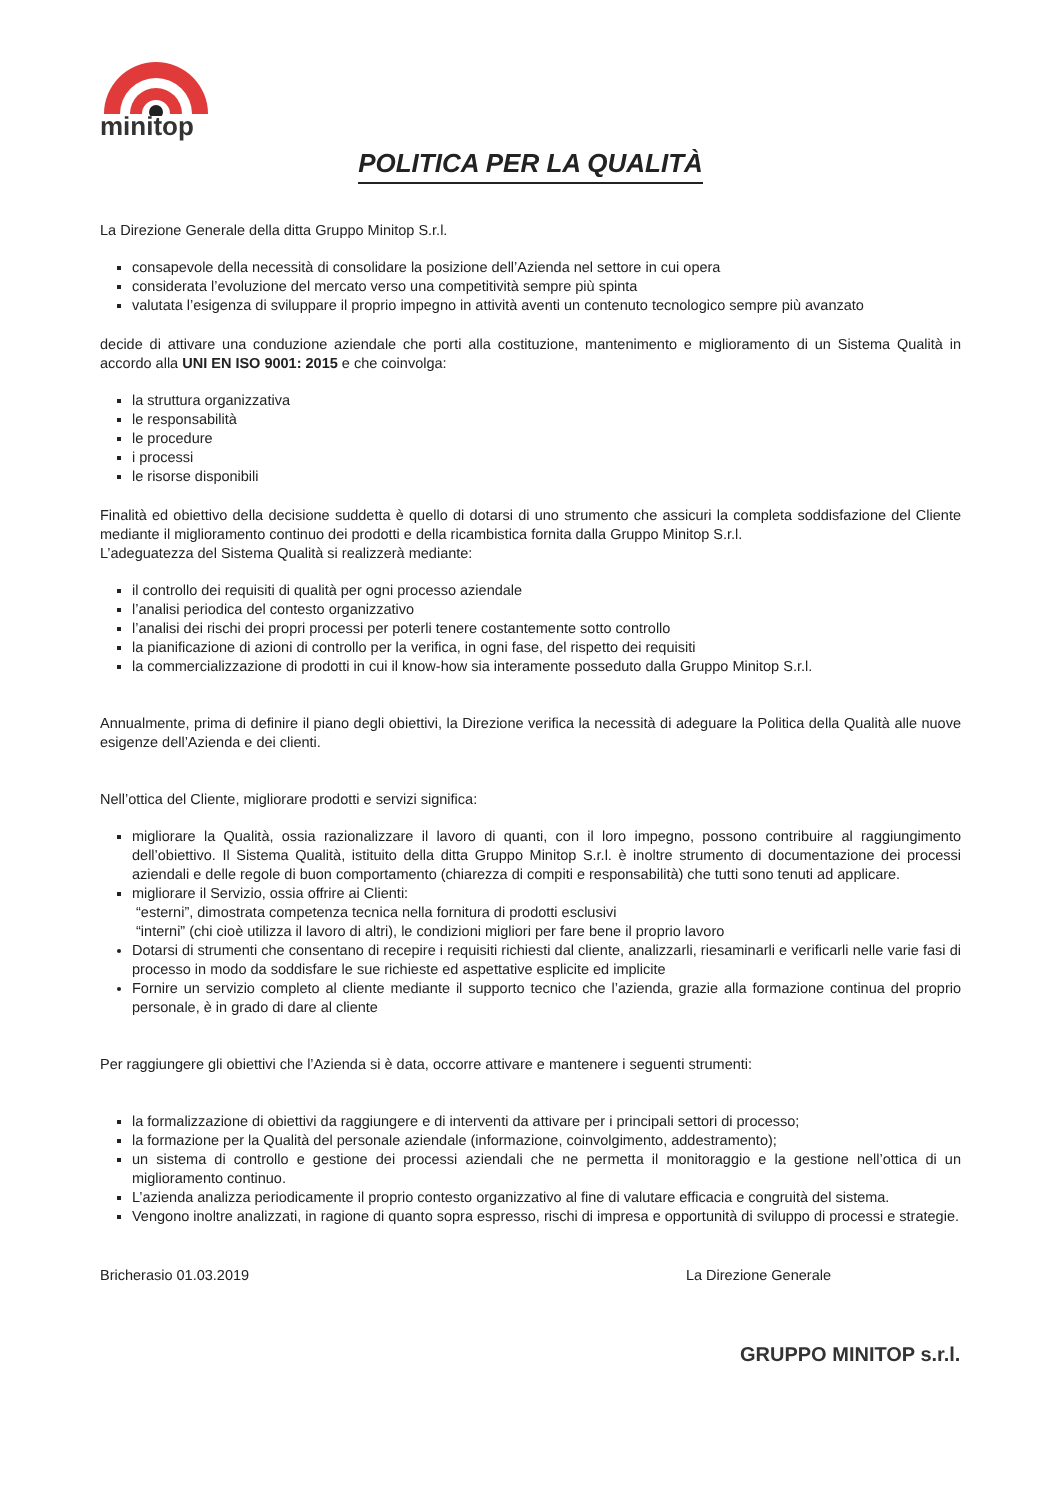minitop
POLITICA PER LA QUALITÀ
La Direzione Generale della ditta Gruppo Minitop S.r.l.
consapevole della necessità di consolidare la posizione dell’Azienda nel settore in cui opera
considerata l’evoluzione del mercato verso una competitività sempre più spinta
valutata l’esigenza di sviluppare il proprio impegno in attività aventi un contenuto tecnologico sempre più avanzato
decide di attivare una conduzione aziendale che porti alla costituzione, mantenimento e miglioramento di un Sistema Qualità in accordo alla UNI EN ISO 9001: 2015 e che coinvolga:
la struttura organizzativa
le responsabilità
le procedure
i processi
le risorse disponibili
Finalità ed obiettivo della decisione suddetta è quello di dotarsi di uno strumento che assicuri la completa soddisfazione del Cliente mediante il miglioramento continuo dei prodotti e della ricambistica fornita dalla Gruppo Minitop S.r.l.
L’adeguatezza del Sistema Qualità si realizzerà mediante:
il controllo dei requisiti di qualità per ogni processo aziendale
l’analisi periodica del contesto organizzativo
l’analisi dei rischi dei propri processi per poterli tenere costantemente sotto controllo
la pianificazione di azioni di controllo per la verifica, in ogni fase, del rispetto dei requisiti
la commercializzazione di prodotti in cui il know-how sia interamente posseduto dalla Gruppo Minitop S.r.l.
Annualmente, prima di definire il piano degli obiettivi, la Direzione verifica la necessità di adeguare la Politica della Qualità alle nuove esigenze dell’Azienda e dei clienti.
Nell’ottica del Cliente, migliorare prodotti e servizi significa:
migliorare la Qualità, ossia razionalizzare il lavoro di quanti, con il loro impegno, possono contribuire al raggiungimento dell’obiettivo. Il Sistema Qualità, istituito della ditta Gruppo Minitop S.r.l. è inoltre strumento di documentazione dei processi aziendali e delle regole di buon comportamento (chiarezza di compiti e responsabilità) che tutti sono tenuti ad applicare.
migliorare il Servizio, ossia offrire ai Clienti:
“esterni”, dimostrata competenza tecnica nella fornitura di prodotti esclusivi
“interni” (chi cioè utilizza il lavoro di altri), le condizioni migliori per fare bene il proprio lavoro
Dotarsi di strumenti che consentano di recepire i requisiti richiesti dal cliente, analizzarli, riesaminarli e verificarli nelle varie fasi di processo in modo da soddisfare le sue richieste ed aspettative esplicite ed implicite
Fornire un servizio completo al cliente mediante il supporto tecnico che l’azienda, grazie alla formazione continua del proprio personale, è in grado di dare al cliente
Per raggiungere gli obiettivi che l’Azienda si è data, occorre attivare e mantenere i seguenti strumenti:
la formalizzazione di obiettivi da raggiungere e di interventi da attivare per i principali settori di processo;
la formazione per la Qualità del personale aziendale (informazione, coinvolgimento, addestramento);
un sistema di controllo e gestione dei processi aziendali che ne permetta il monitoraggio e la gestione nell’ottica di un miglioramento continuo.
L’azienda analizza periodicamente il proprio contesto organizzativo al fine di valutare efficacia e congruità del sistema.
Vengono inoltre analizzati, in ragione di quanto sopra espresso, rischi di impresa e opportunità di sviluppo di processi e strategie.
Bricherasio 01.03.2019 La Direzione Generale
GRUPPO MINITOP s.r.l.